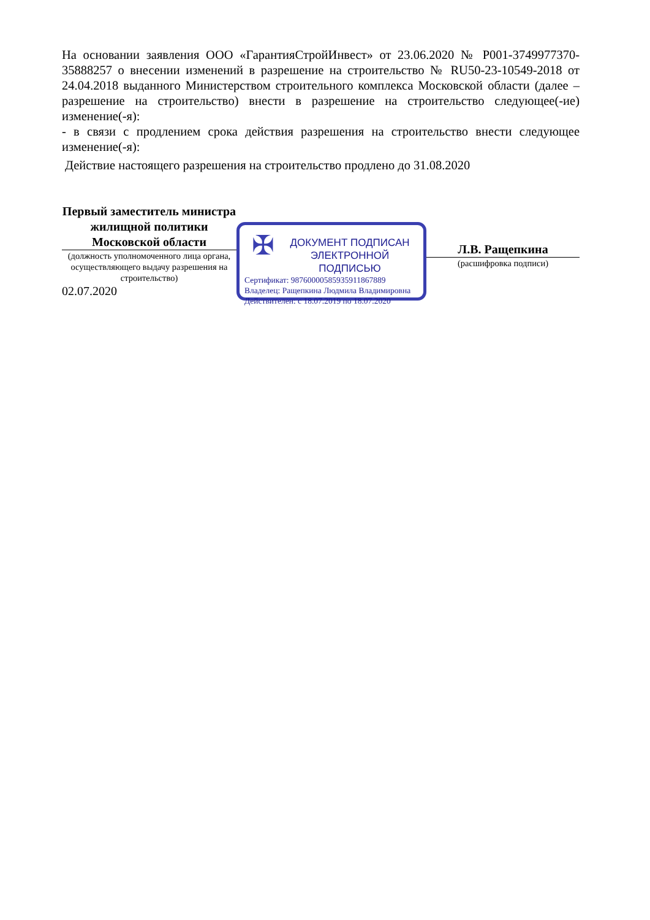На основании заявления ООО «ГарантияСтройИнвест» от 23.06.2020 № P001-3749977370-35888257 о внесении изменений в разрешение на строительство № RU50-23-10549-2018 от 24.04.2018 выданного Министерством строительного комплекса Московской области (далее – разрешение на строительство) внести в разрешение на строительство следующее(-ие) изменение(-я):
- в связи с продлением срока действия разрешения на строительство внести следующее изменение(-я):
Действие настоящего разрешения на строительство продлено до 31.08.2020
Первый заместитель министра жилищной политики Московской области
(должность уполномоченного лица органа, осуществляющего выдачу разрешения на строительство)
02.07.2020
✠
ДОКУМЕНТ ПОДПИСАН
ЭЛЕКТРОННОЙ ПОДПИСЬЮ
Сертификат: 98760000585935911867889
Владелец: Ращепкина Людмила Владимировна
Действителен: с 18.07.2019 по 18.07.2020
Л.В. Ращепкина
(расшифровка подписи)